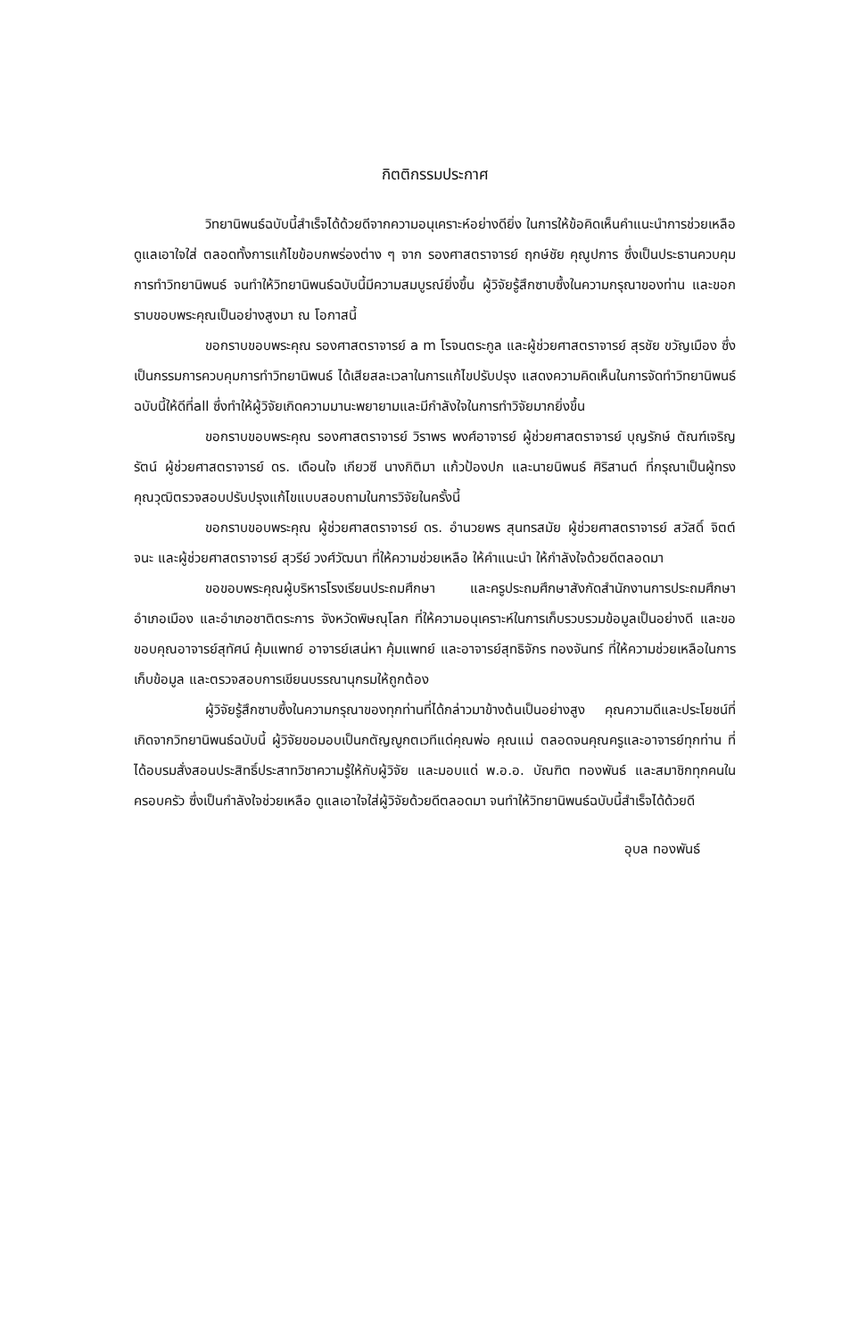กิตติกรรมประกาศ
วิทยานิพนธ์ฉบับนี้สำเร็จได้ด้วยดีจากความอนุเคราะห์อย่างดียิ่ง ในการให้ข้อคิดเห็นคำแนะนำการช่วยเหลือดูแลเอาใจใส่ ตลอดทั้งการแก้ไขข้อบกพร่องต่าง ๆ จาก รองศาสตราจารย์ ฤกษ์ชัย คุณูปการ ซึ่งเป็นประธานควบคุมการทำวิทยานิพนธ์ จนทำให้วิทยานิพนธ์ฉบับนี้มีความสมบูรณ์ยิ่งขึ้น ผู้วิจัยรู้สึกซาบซึ้งในความกรุณาของท่าน และขอกราบขอบพระคุณเป็นอย่างสูงมา ณ โอกาสนี้
ขอกราบขอบพระคุณ รองศาสตราจารย์ a m โรจนตระกูล และผู้ช่วยศาสตราจารย์ สุรชัย ขวัญเมือง ซึ่งเป็นกรรมการควบคุมการทำวิทยานิพนธ์ ได้เสียสละเวลาในการแก้ไขปรับปรุง แสดงความคิดเห็นในการจัดทำวิทยานิพนธ์ฉบับนี้ให้ดีที่all ซึ่งทำให้ผู้วิจัยเกิดความมานะพยายามและมีกำลังใจในการทำวิจัยมากยิ่งขึ้น
ขอกราบขอบพระคุณ รองศาสตราจารย์ วิราพร พงศ์อาจารย์ ผู้ช่วยศาสตราจารย์ บุญรักษ์ ตัณฑ์เจริญรัตน์ ผู้ช่วยศาสตราจารย์ ดร. เดือนใจ เกียวซี นางกิติมา แก้วป้องปก และนายนิพนธ์ ศิริสานต์ ที่กรุณาเป็นผู้ทรงคุณวุฒิตรวจสอบปรับปรุงแก้ไขแบบสอบถามในการวิจัยในครั้งนี้
ขอกราบขอบพระคุณ ผู้ช่วยศาสตราจารย์ ดร. อำนวยพร สุนทรสมัย ผู้ช่วยศาสตราจารย์ สวัสดิ์ จิตต์จนะ และผู้ช่วยศาสตราจารย์ สุวรีย์ วงศ์วัฒนา ที่ให้ความช่วยเหลือ ให้คำแนะนำ ให้กำลังใจด้วยดีตลอดมา
ขอขอบพระคุณผู้บริหารโรงเรียนประถมศึกษา และครูประถมศึกษาสังกัดสำนักงานการประถมศึกษาอำเภอเมือง และอำเภอชาติตระการ จังหวัดพิษณุโลก ที่ให้ความอนุเคราะห์ในการเก็บรวบรวมข้อมูลเป็นอย่างดี และขอขอบคุณอาจารย์สุทัศน์ คุ้มแพทย์ อาจารย์เสน่หา คุ้มแพทย์ และอาจารย์สุทธิจักร ทองจันทร์ ที่ให้ความช่วยเหลือในการเก็บข้อมูล และตรวจสอบการเขียนบรรณานุกรมให้ถูกต้อง
ผู้วิจัยรู้สึกซาบซึ้งในความกรุณาของทุกท่านที่ได้กล่าวมาข้างต้นเป็นอย่างสูง คุณความดีและประโยชน์ที่เกิดจากวิทยานิพนธ์ฉบับนี้ ผู้วิจัยขอมอบเป็นกตัญญูกตเวทีแด่คุณพ่อ คุณแม่ ตลอดจนคุณครูและอาจารย์ทุกท่าน ที่ได้อบรมสั่งสอนประสิทธิ์ประสาทวิชาความรู้ให้กับผู้วิจัย และมอบแด่ พ.อ.อ. บัณฑิต ทองพันธ์ และสมาชิกทุกคนในครอบครัว ซึ่งเป็นกำลังใจช่วยเหลือ ดูแลเอาใจใส่ผู้วิจัยด้วยดีตลอดมา จนทำให้วิทยานิพนธ์ฉบับนี้สำเร็จได้ด้วยดี
อุบล ทองพันธ์